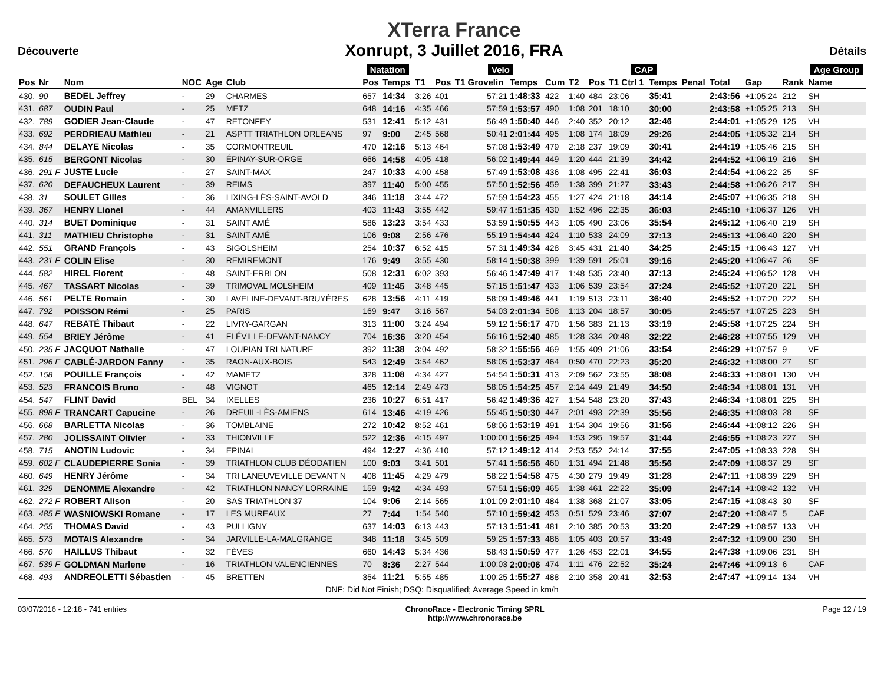Découverte
XTerra France
Xonrupt, 3 Juillet 2016, FRA
Détails
| | | | | | | | Natation | | | Velo | | | | | | CAP | | | | | | Age Group |
| --- | --- | --- | --- | --- | --- | --- | --- | --- | --- | --- | --- | --- | --- | --- | --- | --- | --- | --- | --- | --- | --- | --- |
| Pos | Nr | Nom | NOC | Age | Club | | Pos | Temps | T1 | Pos | T1 Grovelin | Temps | Cum | T2 | Pos | T1 Ctrl 1 | Temps | Penal | Total | Gap | Rank | Name |
| 430. | 90 | BEDEL Jeffrey | - | 29 | CHARMES | | 657 | 14:34 | 3:26 | 401 | 57:21 | 1:48:33 | 422 | 1:40 | 484 | 23:06 | 35:41 | | 2:43:56 | +1:05:24 | 212 | SH |
| 431. | 687 | OUDIN Paul | - | 25 | METZ | | 648 | 14:16 | 4:35 | 466 | 57:59 | 1:53:57 | 490 | 1:08 | 201 | 18:10 | 30:00 | | 2:43:58 | +1:05:25 | 213 | SH |
| 432. | 789 | GODIER Jean-Claude | - | 47 | RETONFEY | | 531 | 12:41 | 5:12 | 431 | 56:49 | 1:50:40 | 446 | 2:40 | 352 | 20:12 | 32:46 | | 2:44:01 | +1:05:29 | 125 | VH |
| 433. | 692 | PERDRIEAU Mathieu | - | 21 | ASPTT TRIATHLON ORLEANS | | 97 | 9:00 | 2:45 | 568 | 50:41 | 2:01:44 | 495 | 1:08 | 174 | 18:09 | 29:26 | | 2:44:05 | +1:05:32 | 214 | SH |
| 434. | 844 | DELAYE Nicolas | - | 35 | CORMONTREUIL | | 470 | 12:16 | 5:13 | 464 | 57:08 | 1:53:49 | 479 | 2:18 | 237 | 19:09 | 30:41 | | 2:44:19 | +1:05:46 | 215 | SH |
| 435. | 615 | BERGONT Nicolas | - | 30 | ÉPINAY-SUR-ORGE | | 666 | 14:58 | 4:05 | 418 | 56:02 | 1:49:44 | 449 | 1:20 | 444 | 21:39 | 34:42 | | 2:44:52 | +1:06:19 | 216 | SH |
| 436. | 291 F | JUSTE Lucie | - | 27 | SAINT-MAX | | 247 | 10:33 | 4:00 | 458 | 57:49 | 1:53:08 | 436 | 1:08 | 495 | 22:41 | 36:03 | | 2:44:54 | +1:06:22 | 25 | SF |
| 437. | 620 | DEFAUCHEUX Laurent | - | 39 | REIMS | | 397 | 11:40 | 5:00 | 455 | 57:50 | 1:52:56 | 459 | 1:38 | 399 | 21:27 | 33:43 | | 2:44:58 | +1:06:26 | 217 | SH |
| 438. | 31 | SOULET Gilles | - | 36 | LIXING-LÈS-SAINT-AVOLD | | 346 | 11:18 | 3:44 | 472 | 57:59 | 1:54:23 | 455 | 1:27 | 424 | 21:18 | 34:14 | | 2:45:07 | +1:06:35 | 218 | SH |
| 439. | 367 | HENRY Lionel | - | 44 | AMANVILLERS | | 403 | 11:43 | 3:55 | 442 | 59:47 | 1:51:35 | 430 | 1:52 | 496 | 22:35 | 36:03 | | 2:45:10 | +1:06:37 | 126 | VH |
| 440. | 314 | BUET Dominique | - | 31 | SAINT AMÉ | | 586 | 13:23 | 3:54 | 433 | 53:59 | 1:50:55 | 443 | 1:05 | 490 | 23:06 | 35:54 | | 2:45:12 | +1:06:40 | 219 | SH |
| 441. | 311 | MATHIEU Christophe | - | 31 | SAINT AMÉ | | 106 | 9:08 | 2:56 | 476 | 55:19 | 1:54:44 | 424 | 1:10 | 533 | 24:09 | 37:13 | | 2:45:13 | +1:06:40 | 220 | SH |
| 442. | 551 | GRAND François | - | 43 | SIGOLSHEIM | | 254 | 10:37 | 6:52 | 415 | 57:31 | 1:49:34 | 428 | 3:45 | 431 | 21:40 | 34:25 | | 2:45:15 | +1:06:43 | 127 | VH |
| 443. | 231 F | COLIN Elise | - | 30 | REMIREMONT | | 176 | 9:49 | 3:55 | 430 | 58:14 | 1:50:38 | 399 | 1:39 | 591 | 25:01 | 39:16 | | 2:45:20 | +1:06:47 | 26 | SF |
| 444. | 582 | HIREL Florent | - | 48 | SAINT-ERBLON | | 508 | 12:31 | 6:02 | 393 | 56:46 | 1:47:49 | 417 | 1:48 | 535 | 23:40 | 37:13 | | 2:45:24 | +1:06:52 | 128 | VH |
| 445. | 467 | TASSART Nicolas | - | 39 | TRIMOVAL MOLSHEIM | | 409 | 11:45 | 3:48 | 445 | 57:15 | 1:51:47 | 433 | 1:06 | 539 | 23:54 | 37:24 | | 2:45:52 | +1:07:20 | 221 | SH |
| 446. | 561 | PELTE Romain | - | 30 | LAVELINE-DEVANT-BRUYÈRES | | 628 | 13:56 | 4:11 | 419 | 58:09 | 1:49:46 | 441 | 1:19 | 513 | 23:11 | 36:40 | | 2:45:52 | +1:07:20 | 222 | SH |
| 447. | 792 | POISSON Rémi | - | 25 | PARIS | | 169 | 9:47 | 3:16 | 567 | 54:03 | 2:01:34 | 508 | 1:13 | 204 | 18:57 | 30:05 | | 2:45:57 | +1:07:25 | 223 | SH |
| 448. | 647 | REBATÉ Thibaut | - | 22 | LIVRY-GARGAN | | 313 | 11:00 | 3:24 | 494 | 59:12 | 1:56:17 | 470 | 1:56 | 383 | 21:13 | 33:19 | | 2:45:58 | +1:07:25 | 224 | SH |
| 449. | 554 | BRIEY Jérôme | - | 41 | FLÉVILLE-DEVANT-NANCY | | 704 | 16:36 | 3:20 | 454 | 56:16 | 1:52:40 | 485 | 1:28 | 334 | 20:48 | 32:22 | | 2:46:28 | +1:07:55 | 129 | VH |
| 450. | 235 F | JACQUOT Nathalie | - | 47 | LOUPIAN TRI NATURE | | 392 | 11:38 | 3:04 | 492 | 58:32 | 1:55:56 | 469 | 1:55 | 409 | 21:06 | 33:54 | | 2:46:29 | +1:07:57 | 9 | VF |
| 451. | 296 F | CABLÉ-JARDON Fanny | - | 35 | RAON-AUX-BOIS | | 543 | 12:49 | 3:54 | 462 | 58:05 | 1:53:37 | 464 | 0:50 | 470 | 22:23 | 35:20 | | 2:46:32 | +1:08:00 | 27 | SF |
| 452. | 158 | POUILLE François | - | 42 | MAMETZ | | 328 | 11:08 | 4:34 | 427 | 54:54 | 1:50:31 | 413 | 2:09 | 562 | 23:55 | 38:08 | | 2:46:33 | +1:08:01 | 130 | VH |
| 453. | 523 | FRANCOIS Bruno | - | 48 | VIGNOT | | 465 | 12:14 | 2:49 | 473 | 58:05 | 1:54:25 | 457 | 2:14 | 449 | 21:49 | 34:50 | | 2:46:34 | +1:08:01 | 131 | VH |
| 454. | 547 | FLINT David | BEL | 34 | IXELLES | | 236 | 10:27 | 6:51 | 417 | 56:42 | 1:49:36 | 427 | 1:54 | 548 | 23:20 | 37:43 | | 2:46:34 | +1:08:01 | 225 | SH |
| 455. | 898 F | TRANCART Capucine | - | 26 | DREUIL-LÈS-AMIENS | | 614 | 13:46 | 4:19 | 426 | 55:45 | 1:50:30 | 447 | 2:01 | 493 | 22:39 | 35:56 | | 2:46:35 | +1:08:03 | 28 | SF |
| 456. | 668 | BARLETTA Nicolas | - | 36 | TOMBLAINE | | 272 | 10:42 | 8:52 | 461 | 58:06 | 1:53:19 | 491 | 1:54 | 304 | 19:56 | 31:56 | | 2:46:44 | +1:08:12 | 226 | SH |
| 457. | 280 | JOLISSAINT Olivier | - | 33 | THIONVILLE | | 522 | 12:36 | 4:15 | 497 | 1:00:00 | 1:56:25 | 494 | 1:53 | 295 | 19:57 | 31:44 | | 2:46:55 | +1:08:23 | 227 | SH |
| 458. | 715 | ANOTIN Ludovic | - | 34 | EPINAL | | 494 | 12:27 | 4:36 | 410 | 57:12 | 1:49:12 | 414 | 2:53 | 552 | 24:14 | 37:55 | | 2:47:05 | +1:08:33 | 228 | SH |
| 459. | 602 F | CLAUDEPIERRE Sonia | - | 39 | TRIATHLON CLUB DÉODATIEN | | 100 | 9:03 | 3:41 | 501 | 57:41 | 1:56:56 | 460 | 1:31 | 494 | 21:48 | 35:56 | | 2:47:09 | +1:08:37 | 29 | SF |
| 460. | 649 | HENRY Jérôme | - | 34 | TRI LANEUVEVILLE DEVANT N | | 408 | 11:45 | 4:29 | 479 | 58:22 | 1:54:58 | 475 | 4:30 | 279 | 19:49 | 31:28 | | 2:47:11 | +1:08:39 | 229 | SH |
| 461. | 329 | DENOMME Alexandre | - | 42 | TRIATHLON NANCY LORRAINE | | 159 | 9:42 | 4:34 | 493 | 57:51 | 1:56:09 | 465 | 1:38 | 461 | 22:22 | 35:09 | | 2:47:14 | +1:08:42 | 132 | VH |
| 462. | 272 F | ROBERT Alison | - | 20 | SAS TRIATHLON 37 | | 104 | 9:06 | 2:14 | 565 | 1:01:09 | 2:01:10 | 484 | 1:38 | 368 | 21:07 | 33:05 | | 2:47:15 | +1:08:43 | 30 | SF |
| 463. | 485 F | WASNIOWSKI Romane | - | 17 | LES MUREAUX | | 27 | 7:44 | 1:54 | 540 | 57:10 | 1:59:42 | 453 | 0:51 | 529 | 23:46 | 37:07 | | 2:47:20 | +1:08:47 | 5 | CAF |
| 464. | 255 | THOMAS David | - | 43 | PULLIGNY | | 637 | 14:03 | 6:13 | 443 | 57:13 | 1:51:41 | 481 | 2:10 | 385 | 20:53 | 33:20 | | 2:47:29 | +1:08:57 | 133 | VH |
| 465. | 573 | MOTAIS Alexandre | - | 34 | JARVILLE-LA-MALGRANGE | | 348 | 11:18 | 3:45 | 509 | 59:25 | 1:57:33 | 486 | 1:05 | 403 | 20:57 | 33:49 | | 2:47:32 | +1:09:00 | 230 | SH |
| 466. | 570 | HAILLUS Thibaut | - | 32 | FÈVES | | 660 | 14:43 | 5:34 | 436 | 58:43 | 1:50:59 | 477 | 1:26 | 453 | 22:01 | 34:55 | | 2:47:38 | +1:09:06 | 231 | SH |
| 467. | 539 F | GOLDMAN Marlene | - | 16 | TRIATHLON VALENCIENNES | | 70 | 8:36 | 2:27 | 544 | 1:00:03 | 2:00:06 | 474 | 1:11 | 476 | 22:52 | 35:24 | | 2:47:46 | +1:09:13 | 6 | CAF |
| 468. | 493 | ANDREOLETTI Sébastien | - | 45 | BRETTEN | | 354 | 11:21 | 5:55 | 485 | 1:00:25 | 1:55:27 | 488 | 2:10 | 358 | 20:41 | 32:53 | | 2:47:47 | +1:09:14 | 134 | VH |
DNF: Did Not Finish; DSQ: Disqualified; Average Speed in km/h
03/07/2016 - 12:18 - 741 entries
ChronoRace - Electronic Timing SPRL
http://www.chronorace.be
Page 12 / 19